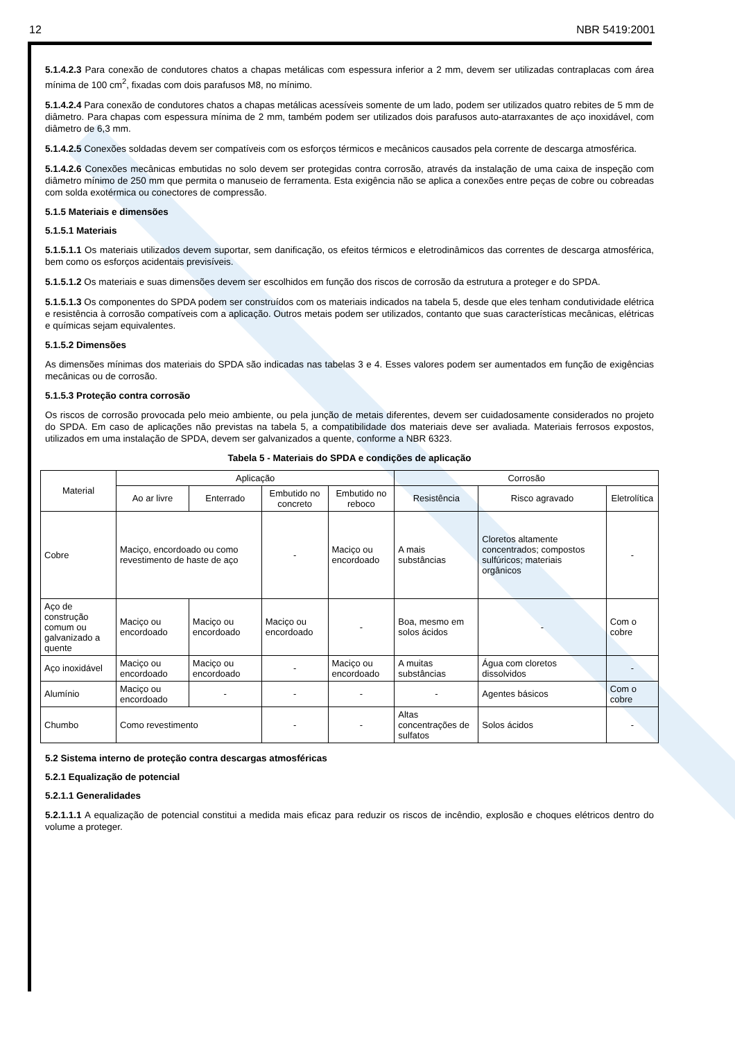12 NBR 5419:2001
5.1.4.2.3 Para conexão de condutores chatos a chapas metálicas com espessura inferior a 2 mm, devem ser utilizadas contraplacas com área mínima de 100 cm<sup>2</sup>, fixadas com dois parafusos M8, no mínimo.
5.1.4.2.4 Para conexão de condutores chatos a chapas metálicas acessíveis somente de um lado, podem ser utilizados quatro rebites de 5 mm de diâmetro. Para chapas com espessura mínima de 2 mm, também podem ser utilizados dois parafusos auto-atarraxantes de aço inoxidável, com diâmetro de 6,3 mm.
5.1.4.2.5 Conexões soldadas devem ser compatíveis com os esforços térmicos e mecânicos causados pela corrente de descarga atmosférica.
5.1.4.2.6 Conexões mecânicas embutidas no solo devem ser protegidas contra corrosão, através da instalação de uma caixa de inspeção com diâmetro mínimo de 250 mm que permita o manuseio de ferramenta. Esta exigência não se aplica a conexões entre peças de cobre ou cobreadas com solda exotérmica ou conectores de compressão.
5.1.5 Materiais e dimensões
5.1.5.1 Materiais
5.1.5.1.1 Os materiais utilizados devem suportar, sem danificação, os efeitos térmicos e eletrodinâmicos das correntes de descarga atmosférica, bem como os esforços acidentais previsíveis.
5.1.5.1.2 Os materiais e suas dimensões devem ser escolhidos em função dos riscos de corrosão da estrutura a proteger e do SPDA.
5.1.5.1.3 Os componentes do SPDA podem ser construídos com os materiais indicados na tabela 5, desde que eles tenham condutividade elétrica e resistência à corrosão compatíveis com a aplicação. Outros metais podem ser utilizados, contanto que suas características mecânicas, elétricas e químicas sejam equivalentes.
5.1.5.2 Dimensões
As dimensões mínimas dos materiais do SPDA são indicadas nas tabelas 3 e 4. Esses valores podem ser aumentados em função de exigências mecânicas ou de corrosão.
5.1.5.3 Proteção contra corrosão
Os riscos de corrosão provocada pelo meio ambiente, ou pela junção de metais diferentes, devem ser cuidadosamente considerados no projeto do SPDA. Em caso de aplicações não previstas na tabela 5, a compatibilidade dos materiais deve ser avaliada. Materiais ferrosos expostos, utilizados em uma instalação de SPDA, devem ser galvanizados a quente, conforme a NBR 6323.
Tabela 5 - Materiais do SPDA e condições de aplicação
| Material | Aplicação | | | | Corrosão | | |
| --- | --- | --- | --- | --- | --- | --- | --- |
| | Ao ar livre | Enterrado | Embutido no concreto | Embutido no reboco | Resistência | Risco agravado | Eletrolítica |
| Cobre | Maciço, encordoado ou como revestimento de haste de aço | | - | Maciço ou encordoado | A mais substâncias | Cloretos altamente concentrados; compostos sulfúricos; materiais orgânicos | - |
| Aço de construção comum ou galvanizado a quente | Maciço ou encordoado | Maciço ou encordoado | Maciço ou encordoado | - | Boa, mesmo em solos ácidos | - | Com o cobre |
| Aço inoxidável | Maciço ou encordoado | Maciço ou encordoado | - | Maciço ou encordoado | A muitas substâncias | Água com cloretos dissolvidos | - |
| Alumínio | Maciço ou encordoado | - | - | - | - | Agentes básicos | Com o cobre |
| Chumbo | Como revestimento | | - | - | Altas concentrações de sulfatos | Solos ácidos | - |
5.2 Sistema interno de proteção contra descargas atmosféricas
5.2.1 Equalização de potencial
5.2.1.1 Generalidades
5.2.1.1.1 A equalização de potencial constitui a medida mais eficaz para reduzir os riscos de incêndio, explosão e choques elétricos dentro do volume a proteger.